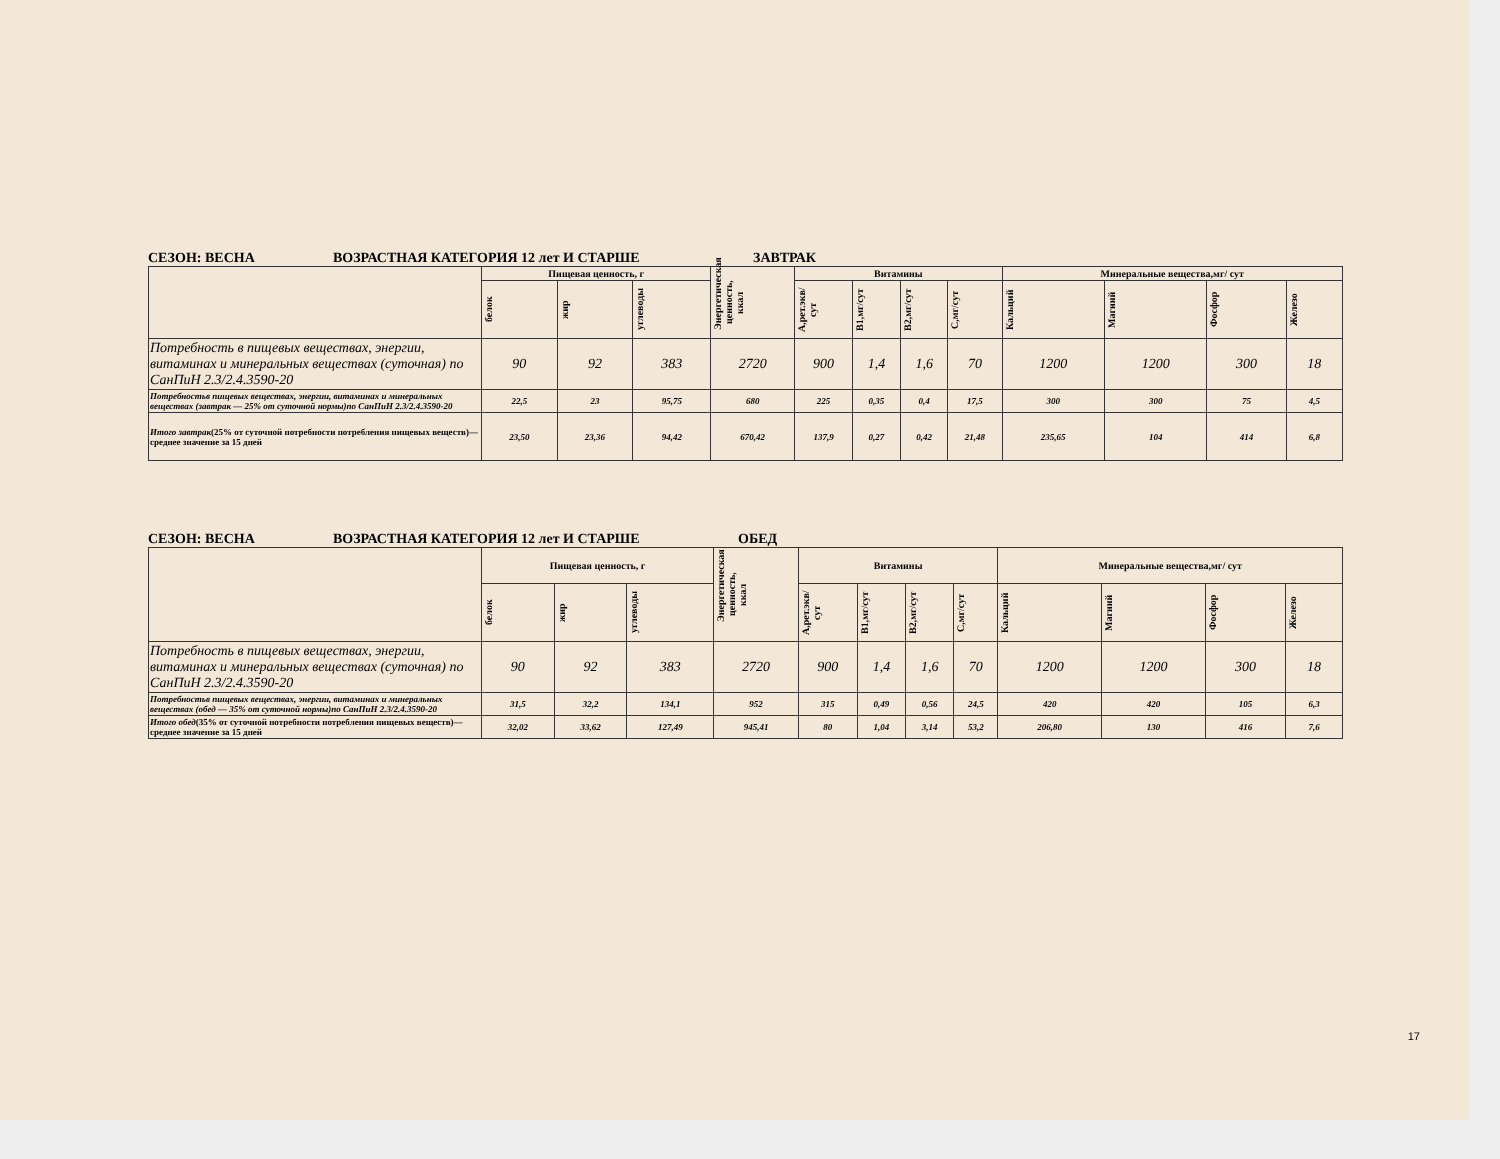СЕЗОН: ВЕСНА ВОЗРАСТНАЯ КАТЕГОРИЯ 12 лет И СТАРШЕ ЗАВТРАК
| | Пищевая ценность, г | | | Энергетическая ценность, ккал | Витамины | | | | Минеральные вещества,мг/ сут | | | |
| | белок | жир | углеводы | | А,рет.экв/ сут | B1,мг/сут | B2,мг/сут | С,мг/сут | Кальций | Магний | Фосфор | Железо |
| Потребность в пищевых веществах, энергии, витаминах и минеральных веществах (суточная) по СанПиН 2.3/2.4.3590-20 | 90 | 92 | 383 | 2720 | 900 | 1,4 | 1,6 | 70 | 1200 | 1200 | 300 | 18 |
| Потребностьв пищевых веществах, энергии, витаминах и минеральных веществах (завтрак — 25% от суточной нормы)по СанПиН 2.3/2.4.3590-20 | 22,5 | 23 | 95,75 | 680 | 225 | 0,35 | 0,4 | 17,5 | 300 | 300 | 75 | 4,5 |
| Итого завтрак (25% от суточной потребности потребления пищевых веществ)— среднее значение за 15 дней | 23,50 | 23,36 | 94,42 | 670,42 | 137,9 | 0,27 | 0,42 | 21,48 | 235,65 | 104 | 414 | 6,8 |
СЕЗОН: ВЕСНА ВОЗРАСТНАЯ КАТЕГОРИЯ 12 лет И СТАРШЕ ОБЕД
| | Пищевая ценность, г | | | Энергетическая ценность, ккал | Витамины | | | | Минеральные вещества,мг/ сут | | | |
| | белок | жир | углеводы | | А,рет.экв/ сут | B1,мг/сут | B2,мг/сут | С,мг/сут | Кальций | Магний | Фосфор | Железо |
| Потребность в пищевых веществах, энергии, витаминах и минеральных веществах (суточная) по СанПиН 2.3/2.4.3590-20 | 90 | 92 | 383 | 2720 | 900 | 1,4 | 1,6 | 70 | 1200 | 1200 | 300 | 18 |
| Потребностьв пищевых веществах, энергии, витаминах и минеральных веществах (обед — 35% от суточной нормы)по СанПиН 2.3/2.4.3590-20 | 31,5 | 32,2 | 134,1 | 952 | 315 | 0,49 | 0,56 | 24,5 | 420 | 420 | 105 | 6,3 |
| Итого обед (35% от суточной потребности потребления пищевых веществ)— среднее значение за 15 дней | 32,02 | 33,62 | 127,49 | 945,41 | 80 | 1,04 | 3,14 | 53,2 | 206,80 | 130 | 416 | 7,6 |
17